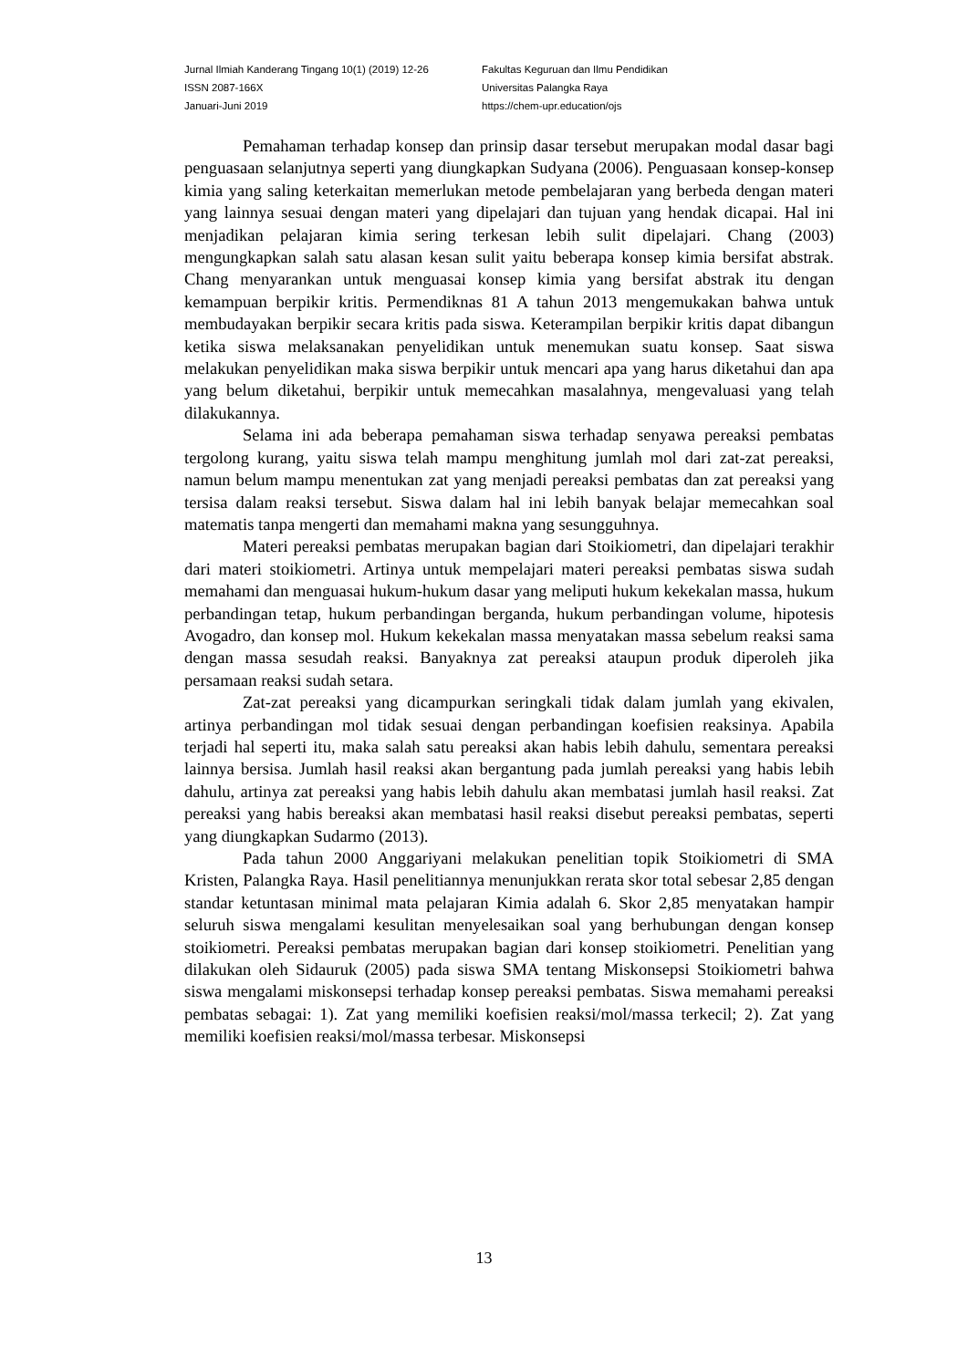Jurnal Ilmiah Kanderang Tingang 10(1) (2019) 12-26
ISSN 2087-166X
Januari-Juni 2019
Fakultas Keguruan dan Ilmu Pendidikan
Universitas Palangka Raya
https://chem-upr.education/ojs
Pemahaman terhadap konsep dan prinsip dasar tersebut merupakan modal dasar bagi penguasaan selanjutnya seperti yang diungkapkan Sudyana (2006). Penguasaan konsep-konsep kimia yang saling keterkaitan memerlukan metode pembelajaran yang berbeda dengan materi yang lainnya sesuai dengan materi yang dipelajari dan tujuan yang hendak dicapai. Hal ini menjadikan pelajaran kimia sering terkesan lebih sulit dipelajari. Chang (2003) mengungkapkan salah satu alasan kesan sulit yaitu beberapa konsep kimia bersifat abstrak. Chang menyarankan untuk menguasai konsep kimia yang bersifat abstrak itu dengan kemampuan berpikir kritis. Permendiknas 81 A tahun 2013 mengemukakan bahwa untuk membudayakan berpikir secara kritis pada siswa. Keterampilan berpikir kritis dapat dibangun ketika siswa melaksanakan penyelidikan untuk menemukan suatu konsep. Saat siswa melakukan penyelidikan maka siswa berpikir untuk mencari apa yang harus diketahui dan apa yang belum diketahui, berpikir untuk memecahkan masalahnya, mengevaluasi yang telah dilakukannya.
Selama ini ada beberapa pemahaman siswa terhadap senyawa pereaksi pembatas tergolong kurang, yaitu siswa telah mampu menghitung jumlah mol dari zat-zat pereaksi, namun belum mampu menentukan zat yang menjadi pereaksi pembatas dan zat pereaksi yang tersisa dalam reaksi tersebut. Siswa dalam hal ini lebih banyak belajar memecahkan soal matematis tanpa mengerti dan memahami makna yang sesungguhnya.
Materi pereaksi pembatas merupakan bagian dari Stoikiometri, dan dipelajari terakhir dari materi stoikiometri. Artinya untuk mempelajari materi pereaksi pembatas siswa sudah memahami dan menguasai hukum-hukum dasar yang meliputi hukum kekekalan massa, hukum perbandingan tetap, hukum perbandingan berganda, hukum perbandingan volume, hipotesis Avogadro, dan konsep mol. Hukum kekekalan massa menyatakan massa sebelum reaksi sama dengan massa sesudah reaksi. Banyaknya zat pereaksi ataupun produk diperoleh jika persamaan reaksi sudah setara.
Zat-zat pereaksi yang dicampurkan seringkali tidak dalam jumlah yang ekivalen, artinya perbandingan mol tidak sesuai dengan perbandingan koefisien reaksinya. Apabila terjadi hal seperti itu, maka salah satu pereaksi akan habis lebih dahulu, sementara pereaksi lainnya bersisa. Jumlah hasil reaksi akan bergantung pada jumlah pereaksi yang habis lebih dahulu, artinya zat pereaksi yang habis lebih dahulu akan membatasi jumlah hasil reaksi. Zat pereaksi yang habis bereaksi akan membatasi hasil reaksi disebut pereaksi pembatas, seperti yang diungkapkan Sudarmo (2013).
Pada tahun 2000 Anggariyani melakukan penelitian topik Stoikiometri di SMA Kristen, Palangka Raya. Hasil penelitiannya menunjukkan rerata skor total sebesar 2,85 dengan standar ketuntasan minimal mata pelajaran Kimia adalah 6. Skor 2,85 menyatakan hampir seluruh siswa mengalami kesulitan menyelesaikan soal yang berhubungan dengan konsep stoikiometri. Pereaksi pembatas merupakan bagian dari konsep stoikiometri. Penelitian yang dilakukan oleh Sidauruk (2005) pada siswa SMA tentang Miskonsepsi Stoikiometri bahwa siswa mengalami miskonsepsi terhadap konsep pereaksi pembatas. Siswa memahami pereaksi pembatas sebagai: 1). Zat yang memiliki koefisien reaksi/mol/massa terkecil; 2). Zat yang memiliki koefisien reaksi/mol/massa terbesar. Miskonsepsi
13